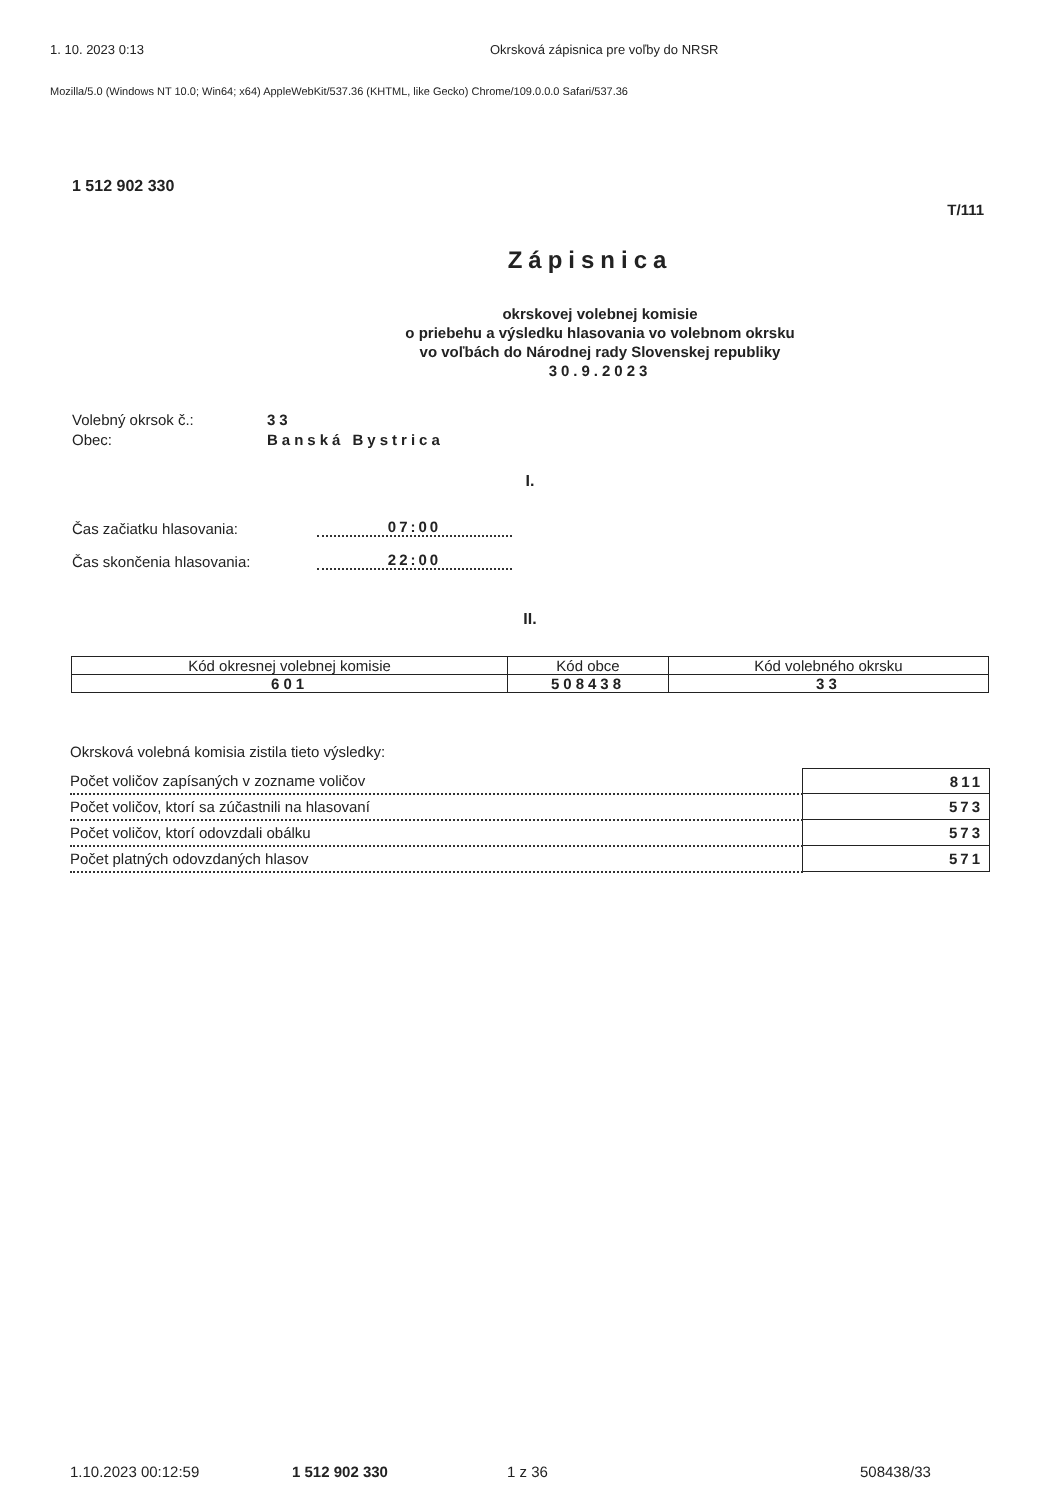1. 10. 2023 0:13 Okrsková zápisnica pre voľby do NRSR
Mozilla/5.0 (Windows NT 10.0; Win64; x64) AppleWebKit/537.36 (KHTML, like Gecko) Chrome/109.0.0.0 Safari/537.36
1 512 902 330
T/111
Zápisnica
okrskovej volebnej komisie
o priebehu a výsledku hlasovania vo volebnom okrsku
vo voľbách do Národnej rady Slovenskej republiky
30.9.2023
Volebný okrsok č.: 33 Obec: Banská Bystrica
I.
Čas začiatku hlasovania: 07:00
Čas skončenia hlasovania: 22:00
II.
| Kód okresnej volebnej komisie | Kód obce | Kód volebného okrsku |
| --- | --- | --- |
| 601 | 508438 | 33 |
Okrsková volebná komisia zistila tieto výsledky:
| Počet voličov zapísaných v zozname voličov | 811 |
| Počet voličov, ktorí sa zúčastnili na hlasovaní | 573 |
| Počet voličov, ktorí odovzdali obálku | 573 |
| Počet platných odovzdaných hlasov | 571 |
1.10.2023 00:12:59 1 512 902 330 1 z 36 508438/33